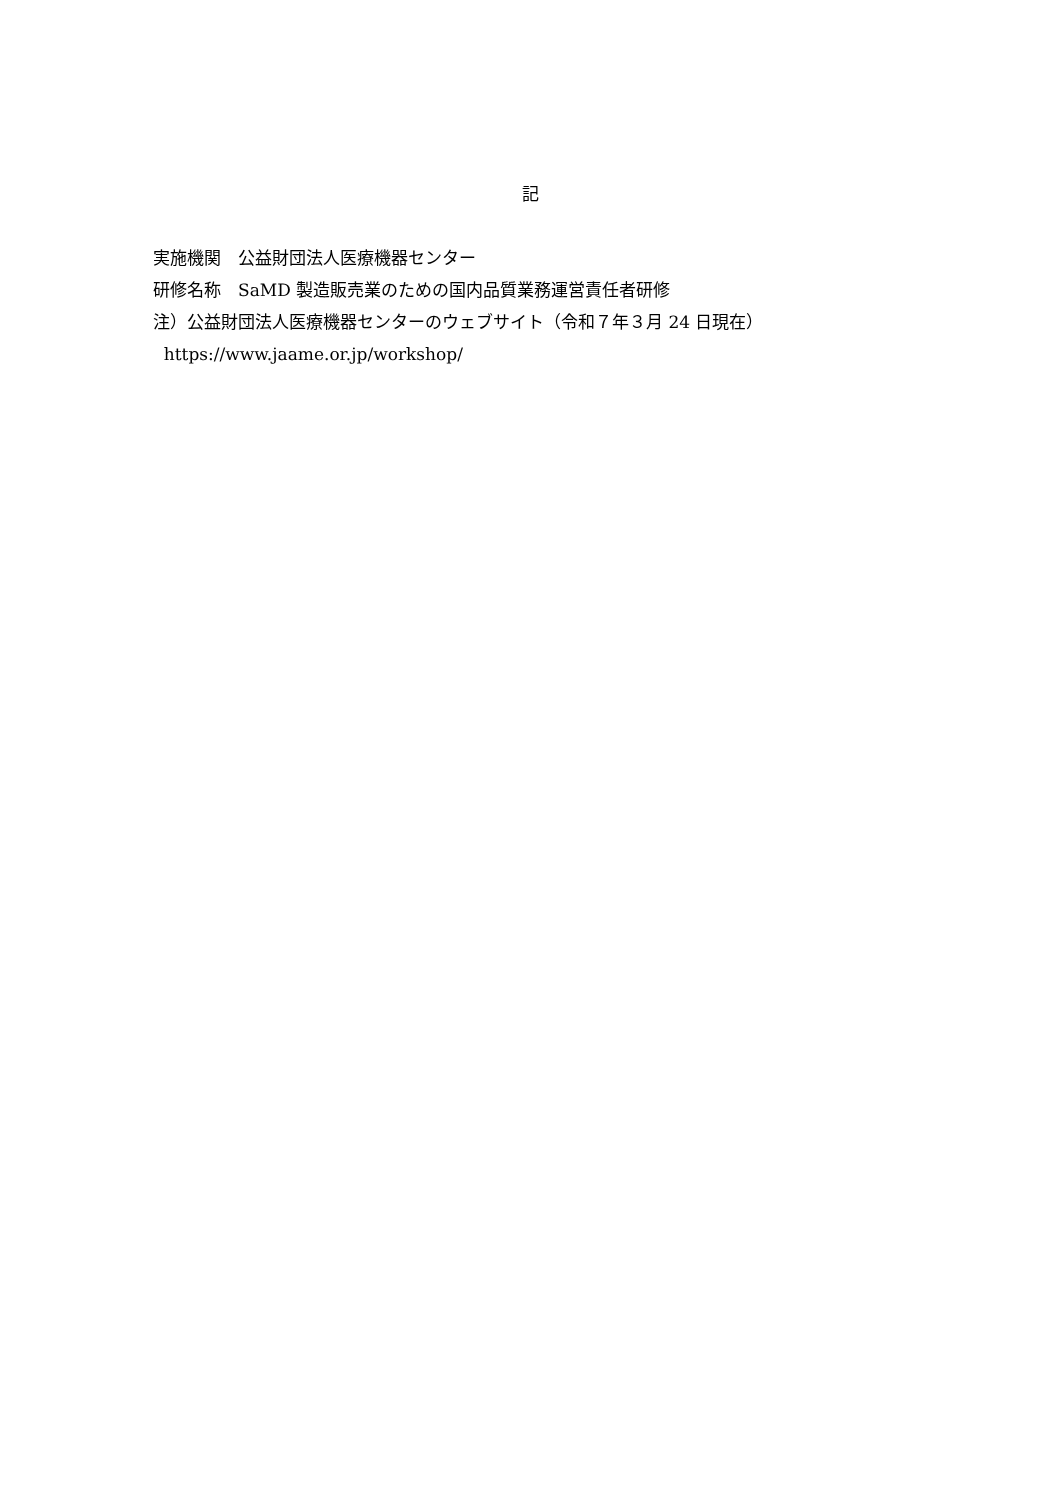記
実施機関　公益財団法人医療機器センター
研修名称　SaMD 製造販売業のための国内品質業務運営責任者研修
注）公益財団法人医療機器センターのウェブサイト（令和７年３月 24 日現在）
https://www.jaame.or.jp/workshop/